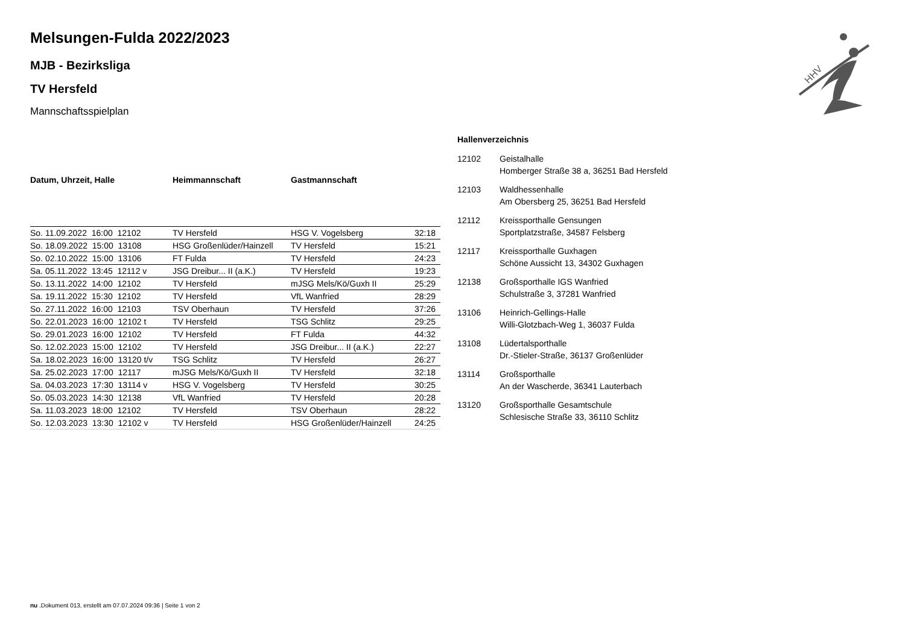HHV
Melsungen-Fulda 2022/2023
MJB - Bezirksliga
TV Hersfeld
Mannschaftsspielplan
| Datum, Uhrzeit, Halle | Heimmannschaft | Gastmannschaft | |
| --- | --- | --- | --- |
| So. 11.09.2022 16:00 12102 | TV Hersfeld | HSG V. Vogelsberg | 32:18 |
| So. 18.09.2022 15:00 13108 | HSG Großenlüder/Hainzell | TV Hersfeld | 15:21 |
| So. 02.10.2022 15:00 13106 | FT Fulda | TV Hersfeld | 24:23 |
| Sa. 05.11.2022 13:45 12112 v | JSG Dreibur... II (a.K.) | TV Hersfeld | 19:23 |
| So. 13.11.2022 14:00 12102 | TV Hersfeld | mJSG Mels/Kö/Guxh II | 25:29 |
| Sa. 19.11.2022 15:30 12102 | TV Hersfeld | VfL Wanfried | 28:29 |
| So. 27.11.2022 16:00 12103 | TSV Oberhaun | TV Hersfeld | 37:26 |
| So. 22.01.2023 16:00 12102 t | TV Hersfeld | TSG Schlitz | 29:25 |
| So. 29.01.2023 16:00 12102 | TV Hersfeld | FT Fulda | 44:32 |
| So. 12.02.2023 15:00 12102 | TV Hersfeld | JSG Dreibur... II (a.K.) | 22:27 |
| Sa. 18.02.2023 16:00 13120 t/v | TSG Schlitz | TV Hersfeld | 26:27 |
| Sa. 25.02.2023 17:00 12117 | mJSG Mels/Kö/Guxh II | TV Hersfeld | 32:18 |
| Sa. 04.03.2023 17:30 13114 v | HSG V. Vogelsberg | TV Hersfeld | 30:25 |
| So. 05.03.2023 14:30 12138 | VfL Wanfried | TV Hersfeld | 20:28 |
| Sa. 11.03.2023 18:00 12102 | TV Hersfeld | TSV Oberhaun | 28:22 |
| So. 12.03.2023 13:30 12102 v | TV Hersfeld | HSG Großenlüder/Hainzell | 24:25 |
Hallenverzeichnis
| 12102 | Geistalhalle Homberger Straße 38 a, 36251 Bad Hersfeld |
| 12103 | Waldhessenhalle Am Obersberg 25, 36251 Bad Hersfeld |
| 12112 | Kreissporthalle Gensungen Sportplatzstraße, 34587 Felsberg |
| 12117 | Kreissporthalle Guxhagen Schöne Aussicht 13, 34302 Guxhagen |
| 12138 | Großsporthalle IGS Wanfried Schulstraße 3, 37281 Wanfried |
| 13106 | Heinrich-Gellings-Halle Willi-Glotzbach-Weg 1, 36037 Fulda |
| 13108 | Lüdertalsporthalle Dr.-Stieler-Straße, 36137 Großenlüder |
| 13114 | Großsporthalle An der Wascherde, 36341 Lauterbach |
| 13120 | Großsporthalle Gesamtschule Schlesische Straße 33, 36110 Schlitz |
nu .Dokument 013, erstellt am 07.07.2024 09:36 | Seite 1 von 2